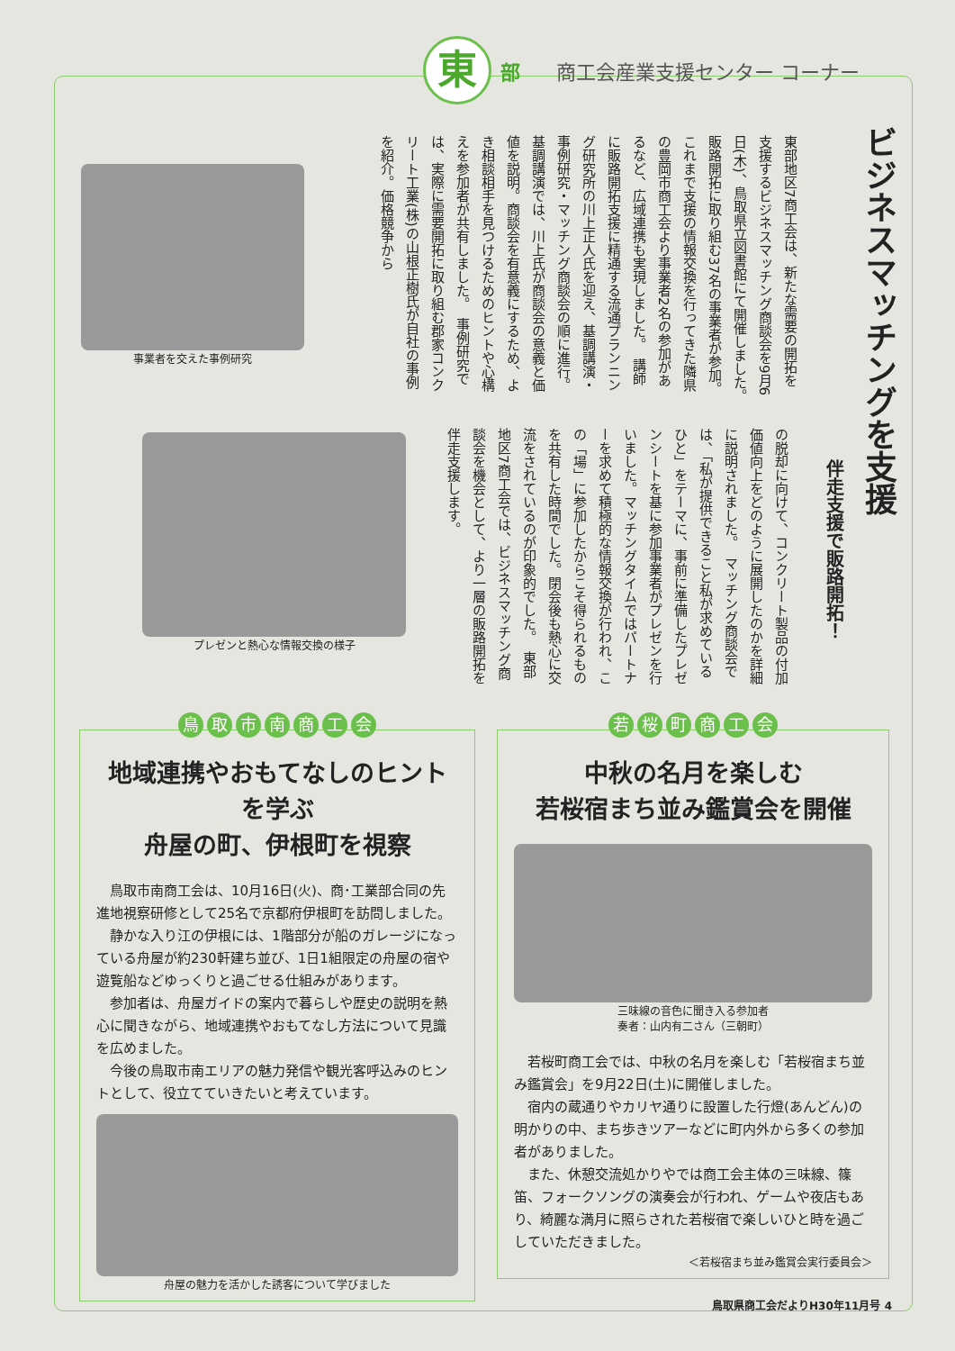東
部 商工会産業支援センター コーナー
ビジネスマッチングを支援
伴走支援で販路開拓！
東部地区7商工会は、新たな需要の開拓を支援するビジネスマッチング商談会を9月6日(木)、鳥取県立図書館にて開催しました。　販路開拓に取り組む37名の事業者が参加。これまで支援の情報交換を行ってきた隣県の豊岡市商工会より事業者2名の参加があるなど、広域連携も実現しました。　講師に販路開拓支援に精通する流通プランニング研究所の川上正人氏を迎え、基調講演・事例研究・マッチング商談会の順に進行。　基調講演では、川上氏が商談会の意義と価値を説明。商談会を有意義にするため、よき相談相手を見つけるためのヒントや心構えを参加者が共有しました。　事例研究では、実際に需要開拓に取り組む郡家コンクリート工業(株)の山根正樹氏が自社の事例を紹介。価格競争から
の脱却に向けて、コンクリート製品の付加価値向上をどのように展開したのかを詳細に説明されました。　マッチング商談会では、「私が提供できること私が求めているひと」をテーマに、事前に準備したプレゼンシートを基に参加事業者がプレゼンを行いました。マッチングタイムではパートナーを求めて積極的な情報交換が行われ、この「場」に参加したからこそ得られるものを共有した時間でした。閉会後も熱心に交流をされているのが印象的でした。　東部地区7商工会では、ビジネスマッチング商談会を機会として、より一層の販路開拓を伴走支援します。
事業者を交えた事例研究
プレゼンと熱心な情報交換の様子
鳥取市南商工会
地域連携やおもてなしのヒントを学ぶ
舟屋の町、伊根町を視察
鳥取市南商工会は、10月16日(火)、商･工業部合同の先進地視察研修として25名で京都府伊根町を訪問しました。
静かな入り江の伊根には、1階部分が船のガレージになっている舟屋が約230軒建ち並び、1日1組限定の舟屋の宿や遊覧船などゆっくりと過ごせる仕組みがあります。
参加者は、舟屋ガイドの案内で暮らしや歴史の説明を熱心に聞きながら、地域連携やおもてなし方法について見識を広めました。
今後の鳥取市南エリアの魅力発信や観光客呼込みのヒントとして、役立てていきたいと考えています。
舟屋の魅力を活かした誘客について学びました
若桜町商工会
中秋の名月を楽しむ
若桜宿まち並み鑑賞会を開催
三味線の音色に聞き入る参加者
奏者：山内有二さん（三朝町）
若桜町商工会では、中秋の名月を楽しむ「若桜宿まち並み鑑賞会」を9月22日(土)に開催しました。
宿内の蔵通りやカリヤ通りに設置した行燈(あんどん)の明かりの中、まち歩きツアーなどに町内外から多くの参加者がありました。
また、休憩交流処かりやでは商工会主体の三味線、篠笛、フォークソングの演奏会が行われ、ゲームや夜店もあり、綺麗な満月に照らされた若桜宿で楽しいひと時を過ごしていただきました。
＜若桜宿まち並み鑑賞会実行委員会＞
鳥取県商工会だよりH30年11月号 4